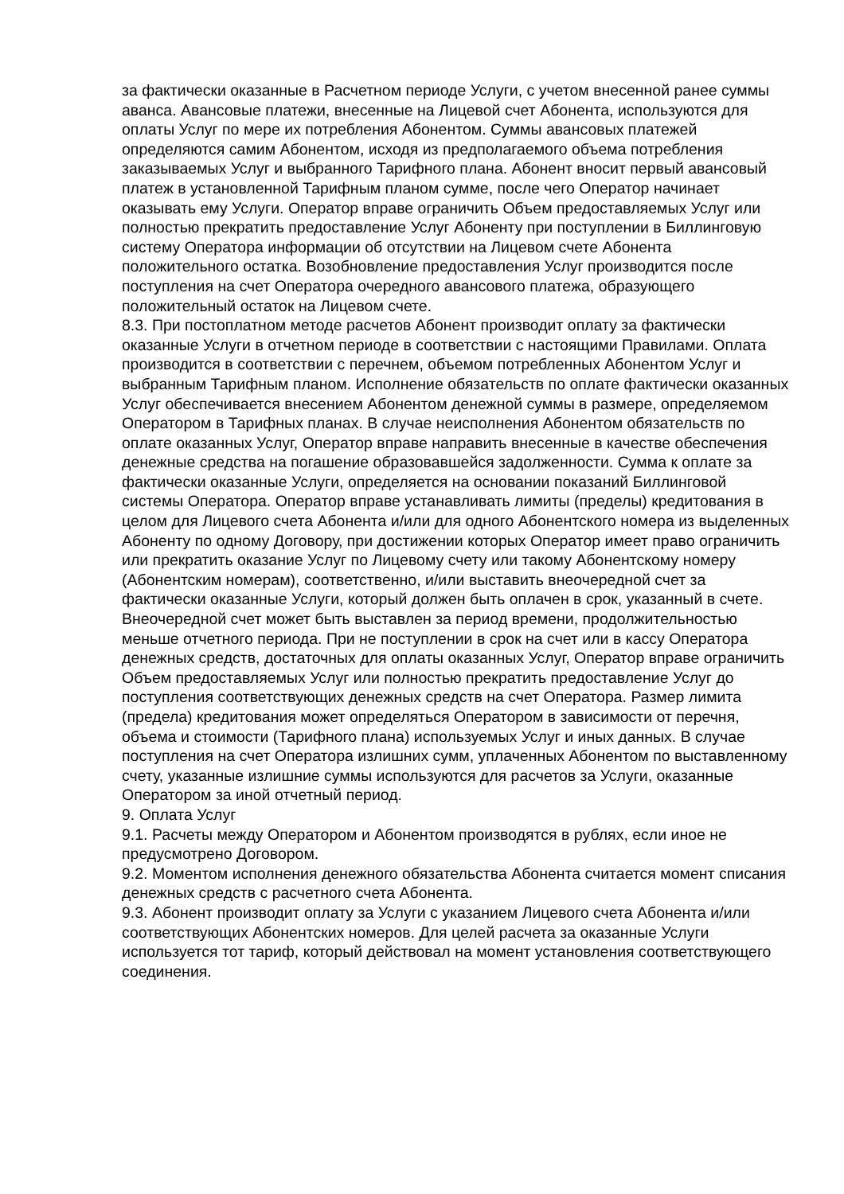за фактически оказанные в Расчетном периоде Услуги, с учетом внесенной ранее суммы аванса. Авансовые платежи, внесенные на Лицевой счет Абонента, используются для оплаты Услуг по мере их потребления Абонентом. Суммы авансовых платежей определяются самим Абонентом, исходя из предполагаемого объема потребления заказываемых Услуг и выбранного Тарифного плана. Абонент вносит первый авансовый платеж в установленной Тарифным планом сумме, после чего Оператор начинает оказывать ему Услуги. Оператор вправе ограничить Объем предоставляемых Услуг или полностью прекратить предоставление Услуг Абоненту при поступлении в Биллинговую систему Оператора информации об отсутствии на Лицевом счете Абонента положительного остатка. Возобновление предоставления Услуг производится после поступления на счет Оператора очередного авансового платежа, образующего положительный остаток на Лицевом счете.
8.3. При постоплатном методе расчетов Абонент производит оплату за фактически оказанные Услуги в отчетном периоде в соответствии с настоящими Правилами. Оплата производится в соответствии с перечнем, объемом потребленных Абонентом Услуг и выбранным Тарифным планом. Исполнение обязательств по оплате фактически оказанных Услуг обеспечивается внесением Абонентом денежной суммы в размере, определяемом Оператором в Тарифных планах. В случае неисполнения Абонентом обязательств по оплате оказанных Услуг, Оператор вправе направить внесенные в качестве обеспечения денежные средства на погашение образовавшейся задолженности. Сумма к оплате за фактически оказанные Услуги, определяется на основании показаний Биллинговой системы Оператора. Оператор вправе устанавливать лимиты (пределы) кредитования в целом для Лицевого счета Абонента и/или для одного Абонентского номера из выделенных Абоненту по одному Договору, при достижении которых Оператор имеет право ограничить или прекратить оказание Услуг по Лицевому счету или такому Абонентскому номеру (Абонентским номерам), соответственно, и/или выставить внеочередной счет за фактически оказанные Услуги, который должен быть оплачен в срок, указанный в счете. Внеочередной счет может быть выставлен за период времени, продолжительностью меньше отчетного периода. При не поступлении в срок на счет или в кассу Оператора денежных средств, достаточных для оплаты оказанных Услуг, Оператор вправе ограничить Объем предоставляемых Услуг или полностью прекратить предоставление Услуг до поступления соответствующих денежных средств на счет Оператора. Размер лимита (предела) кредитования может определяться Оператором в зависимости от перечня, объема и стоимости (Тарифного плана) используемых Услуг и иных данных. В случае поступления на счет Оператора излишних сумм, уплаченных Абонентом по выставленному счету, указанные излишние суммы используются для расчетов за Услуги, оказанные Оператором за иной отчетный период.
9. Оплата Услуг
9.1. Расчеты между Оператором и Абонентом производятся в рублях, если иное не предусмотрено Договором.
9.2. Моментом исполнения денежного обязательства Абонента считается момент списания денежных средств с расчетного счета Абонента.
9.3. Абонент производит оплату за Услуги с указанием Лицевого счета Абонента и/или соответствующих Абонентских номеров. Для целей расчета за оказанные Услуги используется тот тариф, который действовал на момент установления соответствующего соединения.